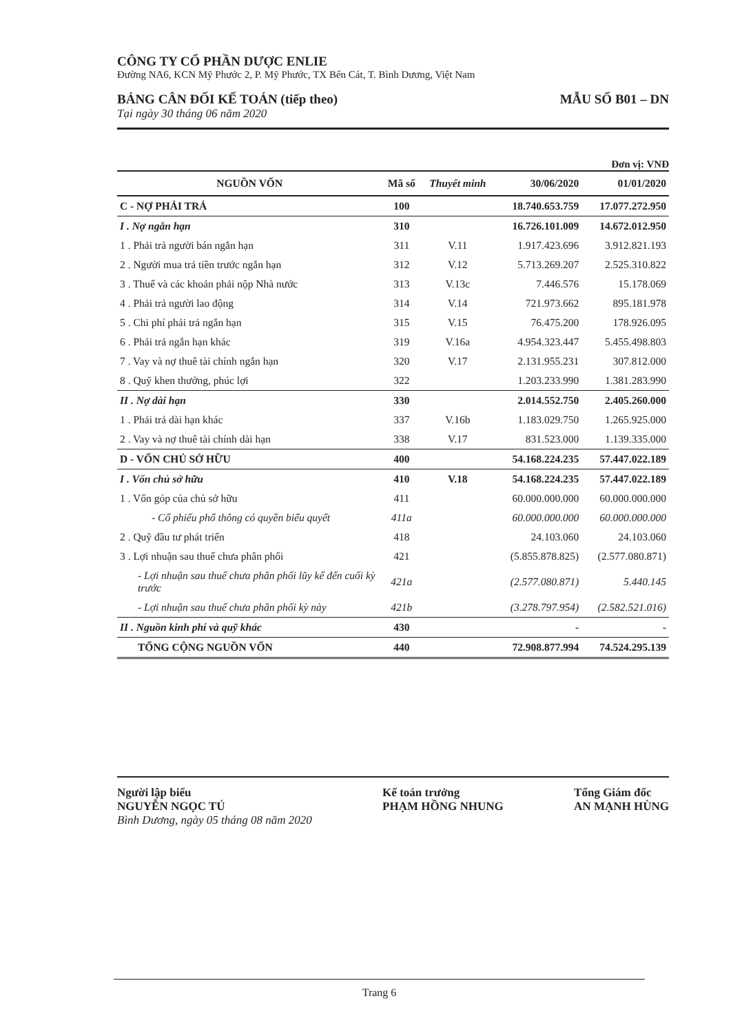CÔNG TY CỔ PHẦN DƯỢC ENLIE
Đường NA6, KCN Mỹ Phước 2, P. Mỹ Phước, TX Bến Cát, T. Bình Dương, Việt Nam
BẢNG CÂN ĐỐI KẾ TOÁN (tiếp theo)
Tại ngày 30 tháng 06 năm 2020
MẪU SỐ B01 – DN
Đơn vị: VNĐ
| NGUỒN VỐN | Mã số | Thuyết minh | 30/06/2020 | 01/01/2020 |
| --- | --- | --- | --- | --- |
| C - NỢ PHẢI TRẢ | 100 | | 18.740.653.759 | 17.077.272.950 |
| I . Nợ ngắn hạn | 310 | | 16.726.101.009 | 14.672.012.950 |
| 1 . Phải trả người bán ngắn hạn | 311 | V.11 | 1.917.423.696 | 3.912.821.193 |
| 2 . Người mua trả tiền trước ngắn hạn | 312 | V.12 | 5.713.269.207 | 2.525.310.822 |
| 3 . Thuế và các khoản phải nộp Nhà nước | 313 | V.13c | 7.446.576 | 15.178.069 |
| 4 . Phải trả người lao động | 314 | V.14 | 721.973.662 | 895.181.978 |
| 5 . Chi phí phải trả ngắn hạn | 315 | V.15 | 76.475.200 | 178.926.095 |
| 6 . Phải trả ngắn hạn khác | 319 | V.16a | 4.954.323.447 | 5.455.498.803 |
| 7 . Vay và nợ thuê tài chính ngắn hạn | 320 | V.17 | 2.131.955.231 | 307.812.000 |
| 8 . Quỹ khen thưởng, phúc lợi | 322 | | 1.203.233.990 | 1.381.283.990 |
| II . Nợ dài hạn | 330 | | 2.014.552.750 | 2.405.260.000 |
| 1 . Phải trả dài hạn khác | 337 | V.16b | 1.183.029.750 | 1.265.925.000 |
| 2 . Vay và nợ thuê tài chính dài hạn | 338 | V.17 | 831.523.000 | 1.139.335.000 |
| D - VỐN CHỦ SỞ HỮU | 400 | | 54.168.224.235 | 57.447.022.189 |
| I . Vốn chủ sở hữu | 410 | V.18 | 54.168.224.235 | 57.447.022.189 |
| 1 . Vốn góp của chủ sở hữu | 411 | | 60.000.000.000 | 60.000.000.000 |
| - Cổ phiếu phổ thông có quyền biểu quyết | 411a | | 60.000.000.000 | 60.000.000.000 |
| 2 . Quỹ đầu tư phát triển | 418 | | 24.103.060 | 24.103.060 |
| 3 . Lợi nhuận sau thuế chưa phân phối | 421 | | (5.855.878.825) | (2.577.080.871) |
| - Lợi nhuận sau thuế chưa phân phối lũy kế đến cuối kỳ trước | 421a | | (2.577.080.871) | 5.440.145 |
| - Lợi nhuận sau thuế chưa phân phối kỳ này | 421b | | (3.278.797.954) | (2.582.521.016) |
| II . Nguồn kinh phí và quỹ khác | 430 | | - | - |
| TỔNG CỘNG NGUỒN VỐN | 440 | | 72.908.877.994 | 74.524.295.139 |
Người lập biểu
NGUYỄN NGỌC TÚ
Bình Dương, ngày 05 tháng 08 năm 2020
Kế toán trưởng
PHẠM HỒNG NHUNG
Tổng Giám đốc
AN MẠNH HÙNG
Trang 6